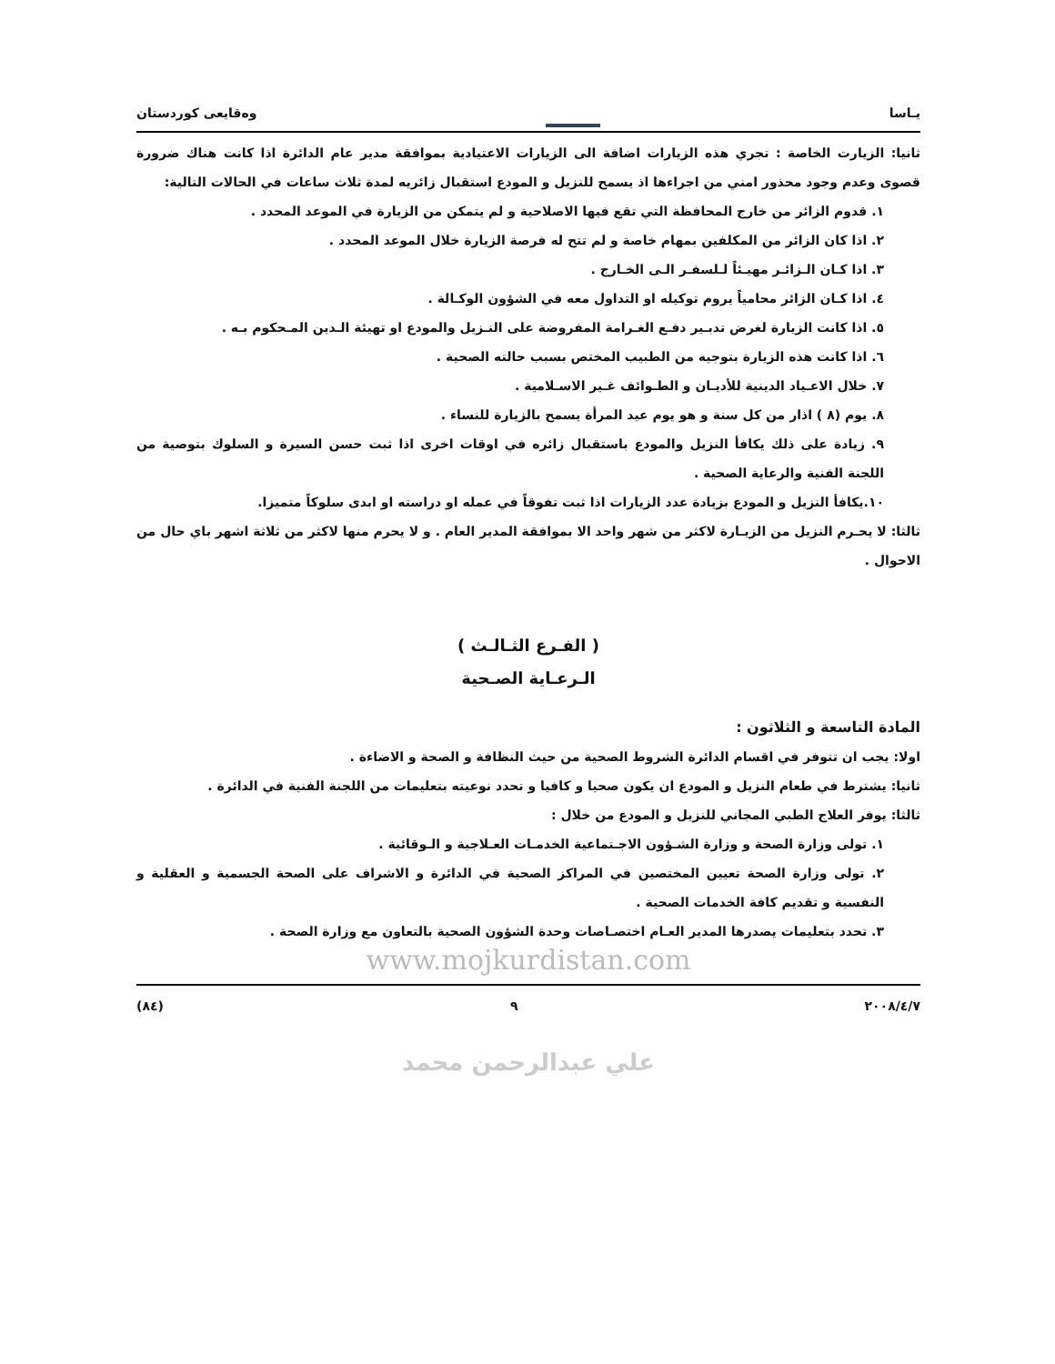يـاسا
وەقايعى كوردستان
ثانيا: الزيارت الخاصة : تجري هذه الزيارات اضافة الى الزيارات الاعتيادية بموافقة مدير عام الدائرة اذا كانت هناك ضرورة قصوى وعدم وجود محذور امني من اجراءها اذ يسمح للنزيل و المودع استقبال زائريه لمدة ثلاث ساعات في الحالات التالية:
١. قدوم الزائر من خارج المحافظة التي تقع فيها الاصلاحية و لم يتمكن من الزيارة في الموعد المحدد .
٢. اذا كان الزائر من المكلفين بمهام خاصة و لم تتح له فرصة الزيارة خلال الموعد المحدد .
٣. اذا كـان الـزائـر مهيـئاً لـلسفـر الـى الخـارج .
٤. اذا كـان الزائر محامياً يروم توكيله او التداول معه في الشؤون الوكـالة .
٥. اذا كانت الزيارة لغرض تدبـير دفـع الغـرامة المفروضة على النـزيل والمودع او تهيئة الـدين المـحكوم بـه .
٦. اذا كانت هذه الزيارة بتوجيه من الطبيب المختص بسبب حالته الصحية .
٧. خلال الاعـياد الدينية للأديـان و الطـوائف غـير الاسـلامية .
٨. يوم (٨ ) اذار من كل سنة و هو يوم عيد المرأة يسمح بالزيارة للنساء .
٩. زيادة على ذلك يكافأ النزيل والمودع باستقبال زائره في اوقات اخرى اذا ثبت حسن السيرة و السلوك بتوصية من اللجنة الفنية والرعاية الصحية .
١٠.يكافأ النزيل و المودع بزيادة عدد الزيارات اذا ثبت تفوقاً في عمله او دراسته او ابدى سلوكاً متميزا.
ثالثا: لا يحـرم النزيل من الزيـارة لاكثر من شهر واحد الا بموافقة المدير العام . و لا يحرم منها لاكثر من ثلاثة اشهر باي حال من الاحوال .
( الفـرع الثـالـث )
الـرعـاية الصـحية
المادة التاسعة و الثلاثون :
اولا: يجب ان تتوفر في اقسام الدائرة الشروط الصحية من حيث النظافة و الصحة و الاضاءة .
ثانيا: يشترط في طعام النزيل و المودع ان يكون صحيا و كافيا و تحدد نوعيته بتعليمات من اللجنة الفنية في الدائرة .
ثالثا: يوفر العلاج الطبي المجاني للنزيل و المودع من خلال :
١. تولى وزارة الصحة و وزارة الشـؤون الاجـتماعية الخدمـات العـلاجية و الـوقائية .
٢. تولى وزارة الصحة تعيين المختصين في المراكز الصحية في الدائرة و الاشراف على الصحة الجسمية و العقلية و النفسية و تقديم كافة الخدمات الصحية .
٣. تحدد بتعليمات يصدرها المدير العـام اختصـاصات وحدة الشؤون الصحية بالتعاون مع وزارة الصحة .
www.mojkurdistan.com
٢٠٠٨/٤/٧ ٩ (٨٤)
علي عبدالرحمن محمد